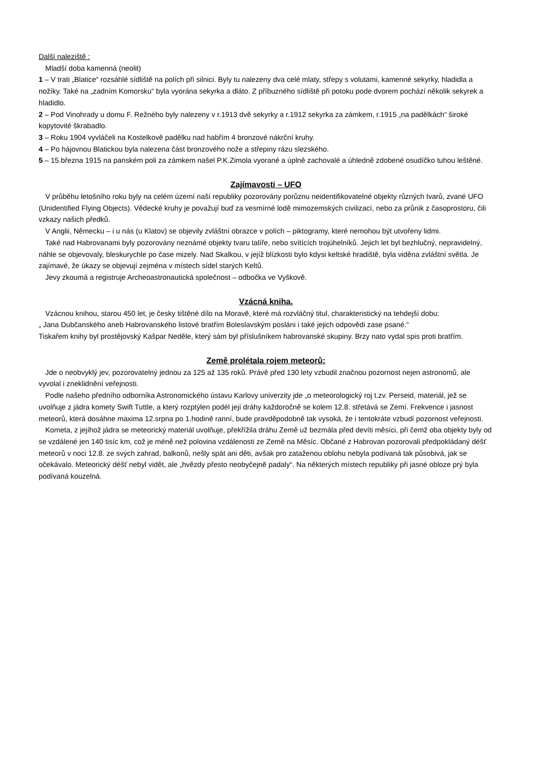Další naleziště :
Mladší doba kamenná (neolit)
1 – V trati „Blatice“ rozsáhlé sídliště na polích při silnici. Byly tu nalezeny dva celé mlaty, střepy s volutami, kamenné sekyrky, hladidla a nožíky. Také na „zadním Komorsku“ byla vyorána sekyrka a dláto. Z příbuzného sídliště při potoku pode dvorem pochází několik sekyrek a hladidlo.
2 – Pod Vinohrady u domu F. Režného byly nalezeny v r.1913 dvě sekyrky a r.1912 sekyrka za zámkem, r.1915 „na padělkách“ široké kopytovité škrabadlo.
3 – Roku 1904 vyvláčeli na Kostelkově padělku nad habřím 4 bronzové nákrční kruhy.
4 – Po hájovnou Blatickou byla nalezena část bronzového nože a střepiny rázu slezského.
5 – 15.března 1915 na panském poli za zámkem našel P.K.Zimola vyorané a úplně zachovalé a úhledně zdobené osudíčko tuhou leštěné.
Zajímavosti – UFO
V průběhu letošního roku byly na celém území naší republiky pozorovány porůznu neidentifikovatelné objekty různých tvarů, zvané UFO (Unidentified Flying Objects). Vědecké kruhy je považují buď za vesmírné lodě mimozemských civilizací, nebo za průnik z časoprostoru, čili vzkazy našich předků.
V Anglii, Německu – i u nás (u Klatov) se objevily zvláštní obrazce v polích – piktogramy, které nemohou být utvořeny lidmi.
Také nad Habrovanami byly pozorovány neznámé objekty tvaru talíře, nebo svítících trojúhelníků. Jejich let byl bezhlučný, nepravidelný, náhle se objevovaly, bleskurychle po čase mizely. Nad Skalkou, v jejíž blízkosti bylo kdysi keltské hradiště, byla viděna zvláštní světla. Je zajímavé, že úkazy se objevují zejména v místech sídel starých Keltů.
Jevy zkoumá a registruje Archeoastronautická společnost – odbočka ve Vyškově.
Vzácná kniha.
Vzácnou knihou, starou 450 let, je česky tištěné dílo na Moravě, které má rozvláčný titul, charakteristický na tehdejší dobu:
„ Jana Dubčanského aneb Habrovanského listové bratřím Boleslavským posláni i také jejich odpovědi zase psané.“
Tiskařem knihy byl prostějovský Kašpar Neděle, který sám byl příslušníkem habrovanské skupiny. Brzy nato vydal spis proti bratřím.
Země prolétala rojem meteorů:
Jde o neobvyklý jev, pozorovatelný jednou za 125 až 135 roků. Právě před 130 lety vzbudil značnou pozornost nejen astronomů, ale vyvolal i zneklidnění veřejnosti.
Podle našeho předního odborníka Astronomického ústavu Karlovy univerzity jde „o meteorologický roj t.zv. Perseid, materiál, jež se uvolňuje z jádra komety Swift Tuttle, a který rozptýlen podél její dráhy každoročně se kolem 12.8. střetává se Zemí. Frekvence i jasnost meteorů, která dosáhne maxima 12.srpna po 1.hodině ranní, bude pravděpodobně tak vysoká, že i tentokráte vzbudí pozornost veřejnosti.
Kometa, z jejíhož jádra se meteorický materiál uvolňuje, překřížila dráhu Země už bezmála před devíti měsíci, při čemž oba objekty byly od se vzdálené jen 140 tisíc km, což je méně než polovina vzdálenosti ze Země na Měsíc. Občané z Habrovan pozorovali předpokládaný déšť meteorů v noci 12.8. ze svých zahrad, balkonů, nešly spát ani děti, avšak pro zataženou oblohu nebyla podívaná tak působivá, jak se očekávalo. Meteorický déšť nebyl vidět, ale „hvězdy přesto neobyčejně padaly“. Na některých místech republiky při jasné obloze prý byla podívaná kouzelná.